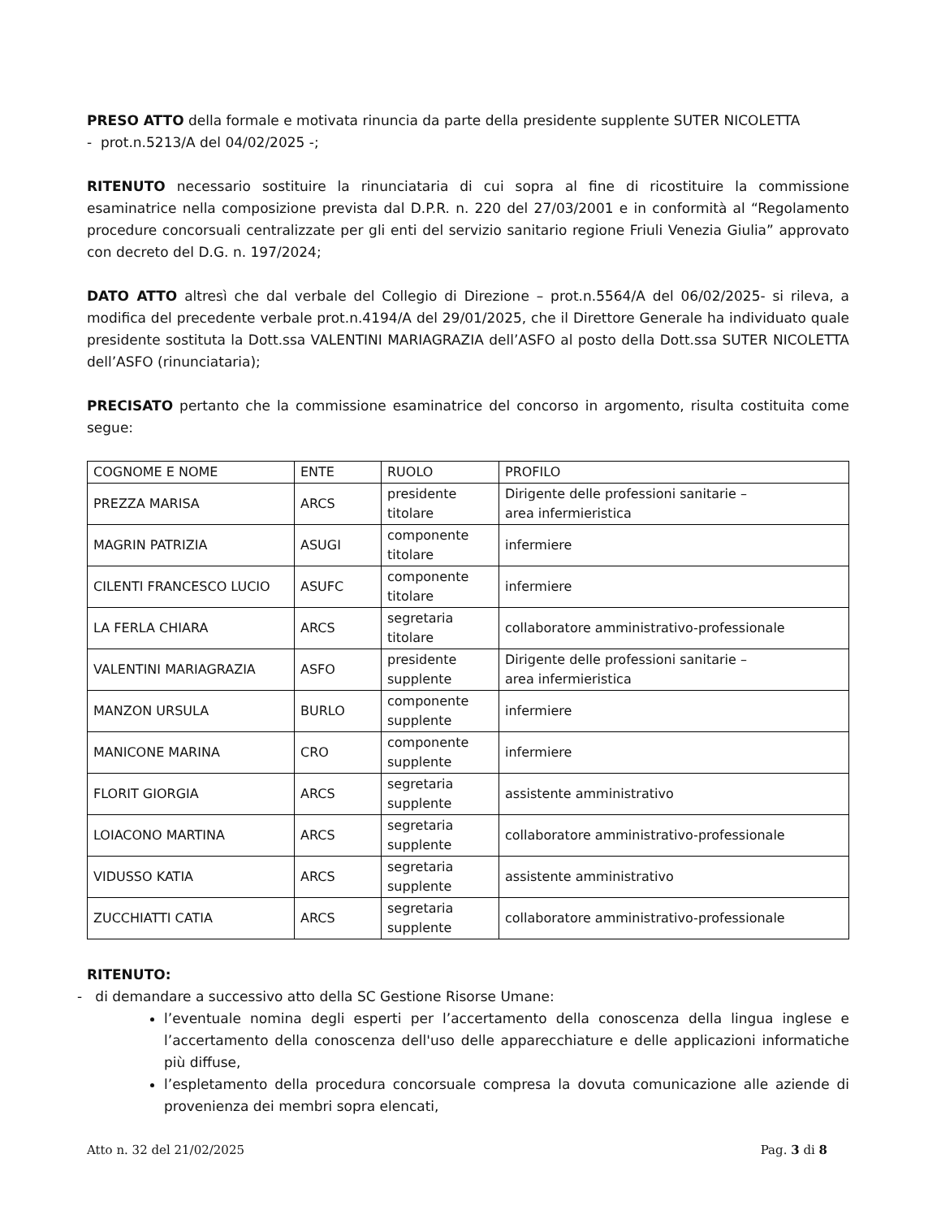PRESO ATTO della formale e motivata rinuncia da parte della presidente supplente SUTER NICOLETTA
- prot.n.5213/A del 04/02/2025 -;
RITENUTO necessario sostituire la rinunciataria di cui sopra al fine di ricostituire la commissione esaminatrice nella composizione prevista dal D.P.R. n. 220 del 27/03/2001 e in conformità al “Regolamento procedure concorsuali centralizzate per gli enti del servizio sanitario regione Friuli Venezia Giulia” approvato con decreto del D.G. n. 197/2024;
DATO ATTO altresì che dal verbale del Collegio di Direzione – prot.n.5564/A del 06/02/2025- si rileva, a modifica del precedente verbale prot.n.4194/A del 29/01/2025, che il Direttore Generale ha individuato quale presidente sostituta la Dott.ssa VALENTINI MARIAGRAZIA dell’ASFO al posto della Dott.ssa SUTER NICOLETTA dell’ASFO (rinunciataria);
PRECISATO pertanto che la commissione esaminatrice del concorso in argomento, risulta costituita come segue:
| COGNOME E NOME | ENTE | RUOLO | PROFILO |
| PREZZA MARISA | ARCS | presidente titolare | Dirigente delle professioni sanitarie – area infermieristica |
| MAGRIN PATRIZIA | ASUGI | componente titolare | infermiere |
| CILENTI FRANCESCO LUCIO | ASUFC | componente titolare | infermiere |
| LA FERLA CHIARA | ARCS | segretaria titolare | collaboratore amministrativo-professionale |
| VALENTINI MARIAGRAZIA | ASFO | presidente supplente | Dirigente delle professioni sanitarie – area infermieristica |
| MANZON URSULA | BURLO | componente supplente | infermiere |
| MANICONE MARINA | CRO | componente supplente | infermiere |
| FLORIT GIORGIA | ARCS | segretaria supplente | assistente amministrativo |
| LOIACONO MARTINA | ARCS | segretaria supplente | collaboratore amministrativo-professionale |
| VIDUSSO KATIA | ARCS | segretaria supplente | assistente amministrativo |
| ZUCCHIATTI CATIA | ARCS | segretaria supplente | collaboratore amministrativo-professionale |
RITENUTO:
- di demandare a successivo atto della SC Gestione Risorse Umane:
l’eventuale nomina degli esperti per l’accertamento della conoscenza della lingua inglese e l’accertamento della conoscenza dell'uso delle apparecchiature e delle applicazioni informatiche più diffuse,
l’espletamento della procedura concorsuale compresa la dovuta comunicazione alle aziende di provenienza dei membri sopra elencati,
Atto n. 32 del 21/02/2025 Pag. 3 di 8